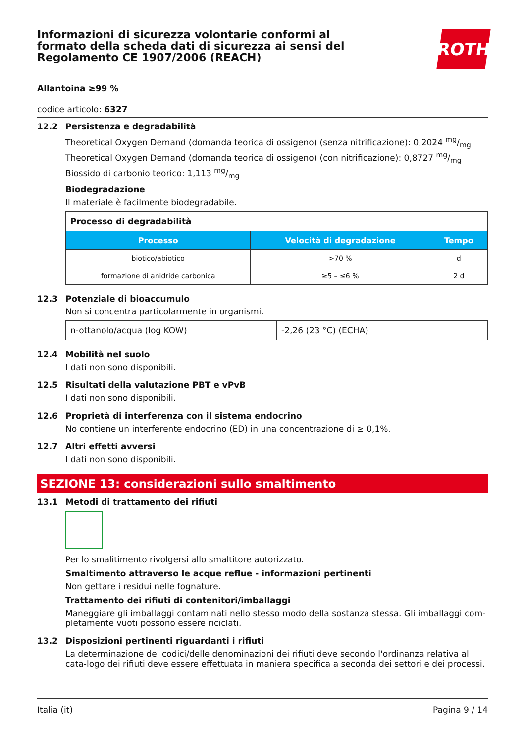Informazioni di sicurezza volontarie conformi al formato della scheda dati di sicurezza ai sensi del Regolamento CE 1907/2006 (REACH)
ROTH
Allantoina ≥99 %
codice articolo: 6327
12.2 Persistenza e degradabilità
Theoretical Oxygen Demand (domanda teorica di ossigeno) (senza nitrificazione): 0,2024 mg/mg
Theoretical Oxygen Demand (domanda teorica di ossigeno) (con nitrificazione): 0,8727 mg/mg
Biossido di carbonio teorico: 1,113 mg/mg
Biodegradazione
Il materiale è facilmente biodegradabile.
| Processo di degradabilità | | |
| --- | --- | --- |
| Processo | Velocità di degradazione | Tempo |
| biotico/abiotico | >70 % | d |
| formazione di anidride carbonica | ≥5 – ≤6 % | 2 d |
12.3 Potenziale di bioaccumulo
Non si concentra particolarmente in organismi.
| n-ottanolo/acqua (log KOW) | -2,26 (23 °C) (ECHA) |
12.4 Mobilità nel suolo
I dati non sono disponibili.
12.5 Risultati della valutazione PBT e vPvB
I dati non sono disponibili.
12.6 Proprietà di interferenza con il sistema endocrino
No contiene un interferente endocrino (ED) in una concentrazione di ≥ 0,1%.
12.7 Altri effetti avversi
I dati non sono disponibili.
SEZIONE 13: considerazioni sullo smaltimento
13.1 Metodi di trattamento dei rifiuti
Per lo smalitimento rivolgersi allo smaltitore autorizzato.
Smaltimento attraverso le acque reflue - informazioni pertinenti
Non gettare i residui nelle fognature.
Trattamento dei rifiuti di contenitori/imballaggi
Maneggiare gli imballaggi contaminati nello stesso modo della sostanza stessa. Gli imballaggi com-pletamente vuoti possono essere riciclati.
13.2 Disposizioni pertinenti riguardanti i rifiuti
La determinazione dei codici/delle denominazioni dei rifiuti deve secondo l'ordinanza relativa al cata-logo dei rifiuti deve essere effettuata in maniera specifica a seconda dei settori e dei processi.
Italia (it) Pagina 9 / 14